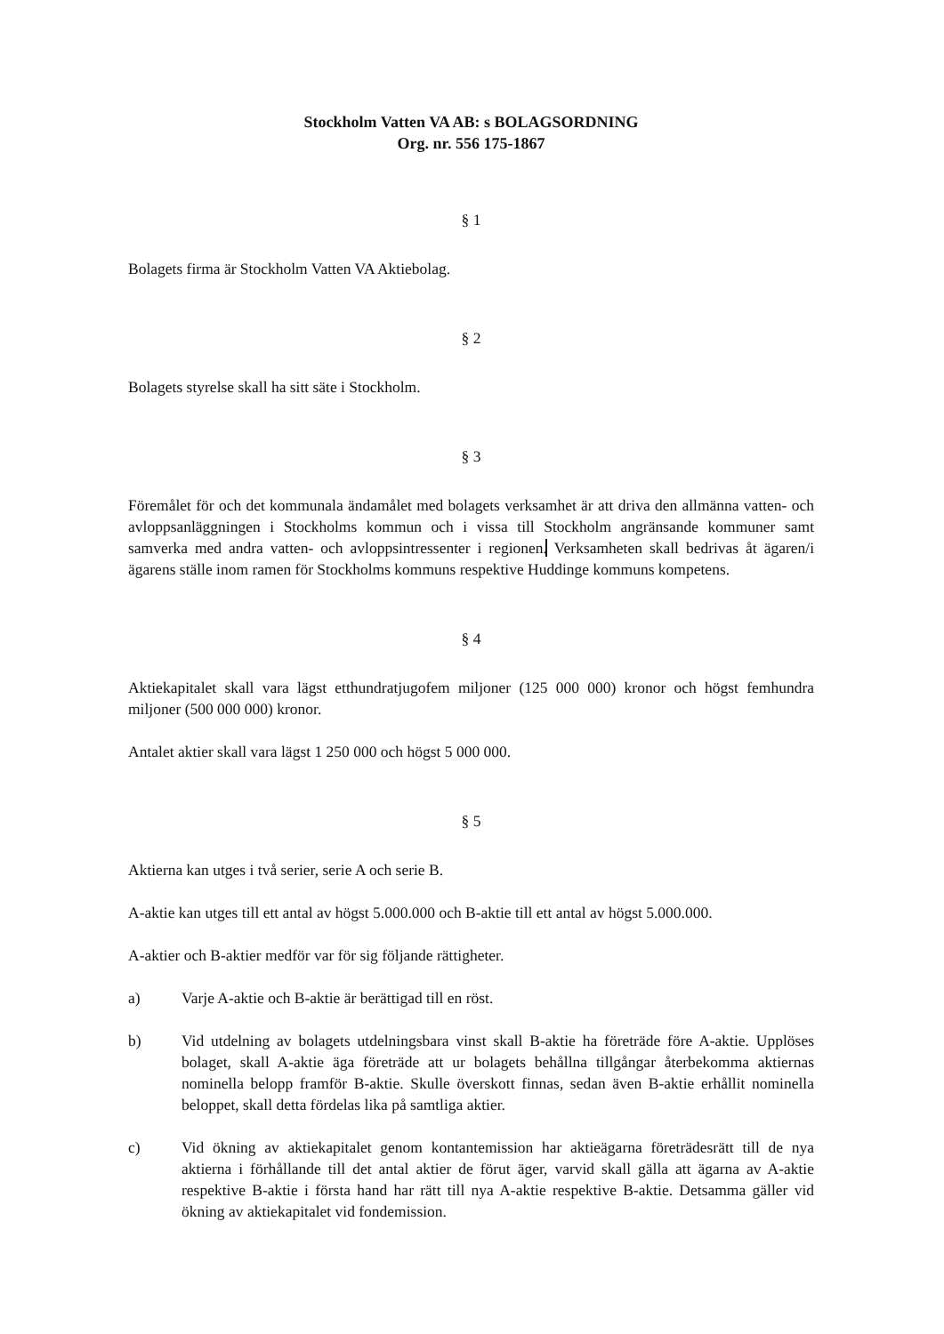Stockholm Vatten VA AB: s BOLAGSORDNING
Org. nr. 556 175-1867
§ 1
Bolagets firma är Stockholm Vatten VA Aktiebolag.
§ 2
Bolagets styrelse skall ha sitt säte i Stockholm.
§ 3
Föremålet för och det kommunala ändamålet med bolagets verksamhet är att driva den allmänna vatten- och avloppsanläggningen i Stockholms kommun och i vissa till Stockholm angränsande kommuner samt samverka med andra vatten- och avloppsintressenter i regionen. Verksamheten skall bedrivas åt ägaren/i ägarens ställe inom ramen för Stockholms kommuns respektive Huddinge kommuns kompetens.
§ 4
Aktiekapitalet skall vara lägst etthundratjugofem miljoner (125 000 000) kronor och högst femhundra miljoner (500 000 000) kronor.
Antalet aktier skall vara lägst 1 250 000 och högst 5 000 000.
§ 5
Aktierna kan utges i två serier, serie A och serie B.
A-aktie kan utges till ett antal av högst 5.000.000 och B-aktie till ett antal av högst 5.000.000.
A-aktier och B-aktier medför var för sig följande rättigheter.
a) Varje A-aktie och B-aktie är berättigad till en röst.
b) Vid utdelning av bolagets utdelningsbara vinst skall B-aktie ha företräde före A-aktie. Upplöses bolaget, skall A-aktie äga företräde att ur bolagets behållna tillgångar återbekomma aktiernas nominella belopp framför B-aktie. Skulle överskott finnas, sedan även B-aktie erhållit nominella beloppet, skall detta fördelas lika på samtliga aktier.
c) Vid ökning av aktiekapitalet genom kontantemission har aktieägarna företrädesrätt till de nya aktierna i förhållande till det antal aktier de förut äger, varvid skall gälla att ägarna av A-aktie respektive B-aktie i första hand har rätt till nya A-aktie respektive B-aktie. Detsamma gäller vid ökning av aktiekapitalet vid fondemission.